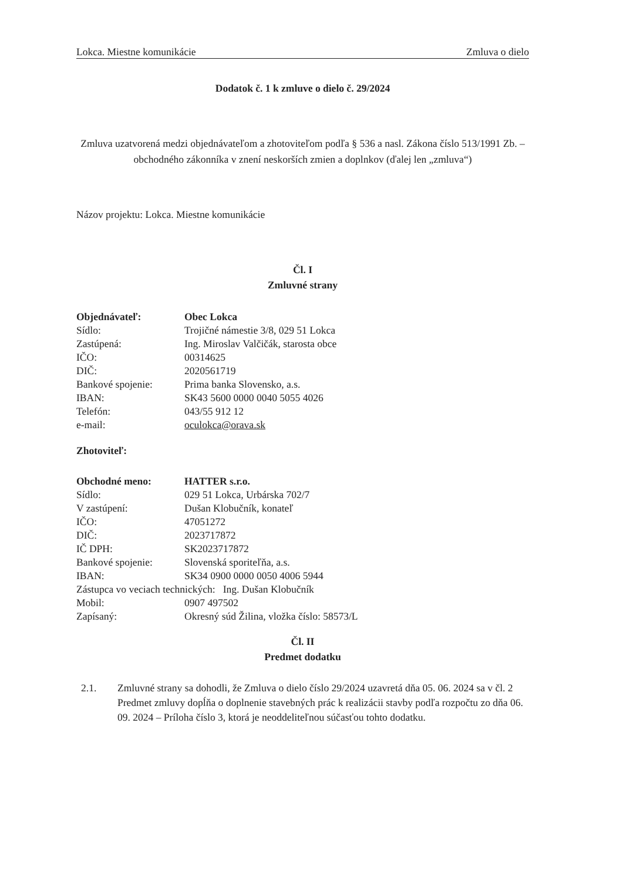Lokca. Miestne komunikácie Zmluva o dielo
Dodatok č. 1 k zmluve o dielo č. 29/2024
Zmluva uzatvorená medzi objednávateľom a zhotoviteľom podľa § 536 a nasl. Zákona číslo 513/1991 Zb. – obchodného zákonníka v znení neskorších zmien a doplnkov (ďalej len „zmluva“)
Názov projektu: Lokca. Miestne komunikácie
Čl. I
Zmluvné strany
| Objednávateľ: | Obec Lokca |
| Sídlo: | Trojičné námestie 3/8, 029 51 Lokca |
| Zastúpená: | Ing. Miroslav Valčičák, starosta obce |
| IČO: | 00314625 |
| DIČ: | 2020561719 |
| Bankové spojenie: | Prima banka Slovensko, a.s. |
| IBAN: | SK43 5600 0000 0040 5055 4026 |
| Telefón: | 043/55 912 12 |
| e-mail: | oculokca@orava.sk |
Zhotoviteľ:
| Obchodné meno: | HATTER s.r.o. |
| Sídlo: | 029 51 Lokca, Urbárska 702/7 |
| V zastúpení: | Dušan Klobučník, konateľ |
| IČO: | 47051272 |
| DIČ: | 2023717872 |
| IČ DPH: | SK2023717872 |
| Bankové spojenie: | Slovenská sporiteľňa, a.s. |
| IBAN: | SK34 0900 0000 0050 4006 5944 |
| Zástupca vo veciach technických: Ing. Dušan Klobučník | |
| Mobil: | 0907 497502 |
| Zapísaný: | Okresný súd Žilina, vložka číslo: 58573/L |
Čl. II
Predmet dodatku
2.1. Zmluvné strany sa dohodli, že Zmluva o dielo číslo 29/2024 uzavretá dňa 05. 06. 2024 sa v čl. 2 Predmet zmluvy dopĺňa o doplnenie stavebných prác k realizácii stavby podľa rozpočtu zo dňa 06. 09. 2024 – Príloha číslo 3, ktorá je neoddeliteľnou súčasťou tohto dodatku.